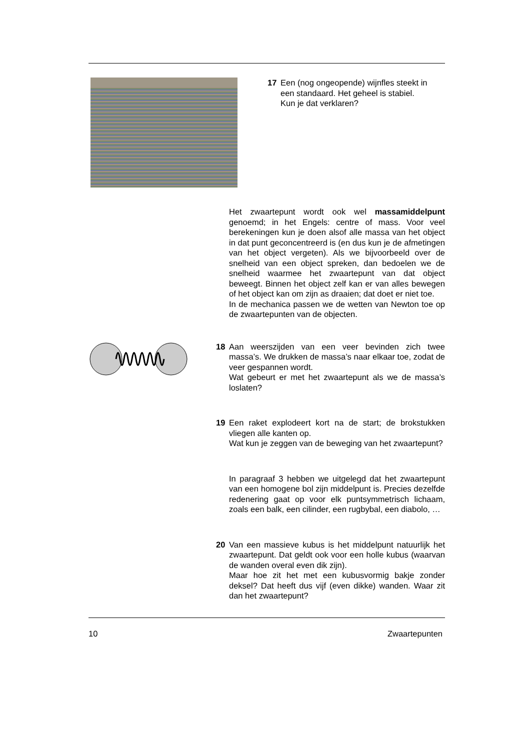17 Een (nog ongeopende) wijnfles steekt in een standaard. Het geheel is stabiel.
Kun je dat verklaren?
Het zwaartepunt wordt ook wel massamiddelpunt genoemd; in het Engels: centre of mass. Voor veel berekeningen kun je doen alsof alle massa van het object in dat punt geconcentreerd is (en dus kun je de afmetingen van het object vergeten). Als we bijvoorbeeld over de snelheid van een object spreken, dan bedoelen we de snelheid waarmee het zwaartepunt van dat object beweegt. Binnen het object zelf kan er van alles bewegen of het object kan om zijn as draaien; dat doet er niet toe.
In de mechanica passen we de wetten van Newton toe op de zwaartepunten van de objecten.
18 Aan weerszijden van een veer bevinden zich twee massa’s. We drukken de massa’s naar elkaar toe, zodat de veer gespannen wordt.
Wat gebeurt er met het zwaartepunt als we de massa’s loslaten?
19 Een raket explodeert kort na de start; de brokstukken vliegen alle kanten op.
Wat kun je zeggen van de beweging van het zwaartepunt?
In paragraaf 3 hebben we uitgelegd dat het zwaartepunt van een homogene bol zijn middelpunt is. Precies dezelfde redenering gaat op voor elk puntsymmetrisch lichaam, zoals een balk, een cilinder, een rugbybal, een diabolo, …
20 Van een massieve kubus is het middelpunt natuurlijk het zwaartepunt. Dat geldt ook voor een holle kubus (waarvan de wanden overal even dik zijn).
Maar hoe zit het met een kubusvormig bakje zonder deksel? Dat heeft dus vijf (even dikke) wanden. Waar zit dan het zwaartepunt?
10 Zwaartepunten